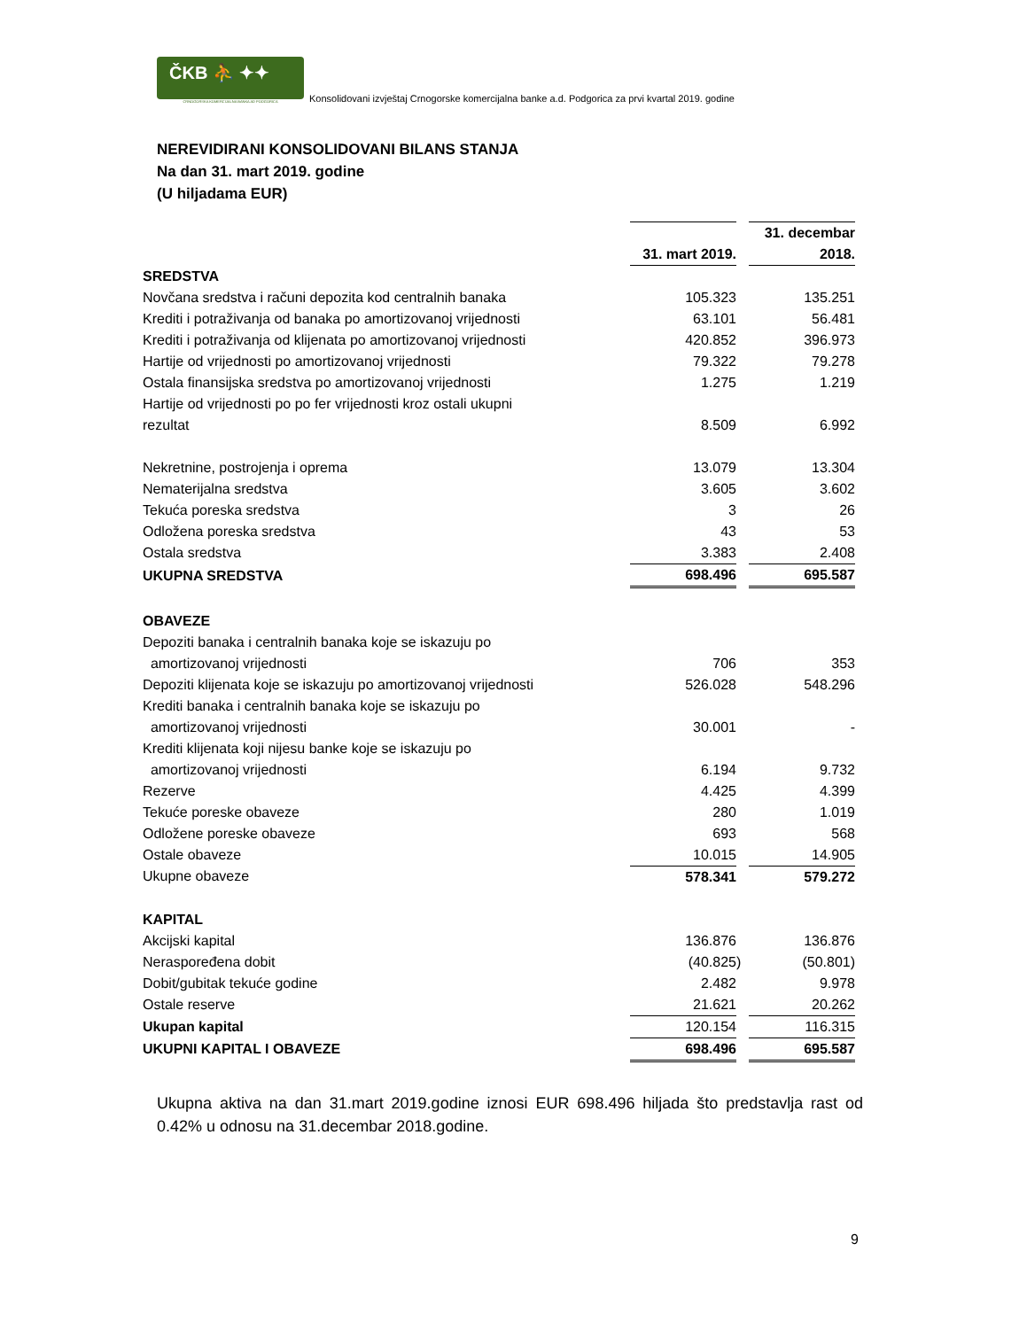ČKB ⛹ ✦✦
CRNOGORSKA KOMERCIJALNA BANKA AD PODGORICA
Konsolidovani izvještaj Crnogorske komercijalna banke a.d. Podgorica za prvi kvartal 2019. godine
NEREVIDIRANI KONSOLIDOVANI BILANS STANJA
Na dan 31. mart 2019. godine
(U hiljadama EUR)
| | 31. mart 2019. | | 31. decembar 2018. |
| SREDSTVA | | | |
| Novčana sredstva i računi depozita kod centralnih banaka | 105.323 | | 135.251 |
| Krediti i potraživanja od banaka po amortizovanoj vrijednosti | 63.101 | | 56.481 |
| Krediti i potraživanja od klijenata po amortizovanoj vrijednosti | 420.852 | | 396.973 |
| Hartije od vrijednosti po amortizovanoj vrijednosti | 79.322 | | 79.278 |
| Ostala finansijska sredstva po amortizovanoj vrijednosti | 1.275 | | 1.219 |
| Hartije od vrijednosti po po fer vrijednosti kroz ostali ukupni rezultat | 8.509 | | 6.992 |
| Nekretnine, postrojenja i oprema | 13.079 | | 13.304 |
| Nematerijalna sredstva | 3.605 | | 3.602 |
| Tekuća poreska sredstva | 3 | | 26 |
| Odložena poreska sredstva | 43 | | 53 |
| Ostala sredstva | 3.383 | | 2.408 |
| UKUPNA SREDSTVA | 698.496 | | 695.587 |
| OBAVEZE | | | |
| Depoziti banaka i centralnih banaka koje se iskazuju po amortizovanoj vrijednosti | 706 | | 353 |
| Depoziti klijenata koje se iskazuju po amortizovanoj vrijednosti | 526.028 | | 548.296 |
| Krediti banaka i centralnih banaka koje se iskazuju po amortizovanoj vrijednosti | 30.001 | | - |
| Krediti klijenata koji nijesu banke koje se iskazuju po amortizovanoj vrijednosti | 6.194 | | 9.732 |
| Rezerve | 4.425 | | 4.399 |
| Tekuće poreske obaveze | 280 | | 1.019 |
| Odložene poreske obaveze | 693 | | 568 |
| Ostale obaveze | 10.015 | | 14.905 |
| Ukupne obaveze | 578.341 | | 579.272 |
| KAPITAL | | | |
| Akcijski kapital | 136.876 | | 136.876 |
| Neraspoređena dobit | (40.825 | ) | (50.801) |
| Dobit/gubitak tekuće godine | 2.482 | | 9.978 |
| Ostale reserve | 21.621 | | 20.262 |
| Ukupan kapital | 120.154 | | 116.315 |
| UKUPNI KAPITAL I OBAVEZE | 698.496 | | 695.587 |
Ukupna aktiva na dan 31.mart 2019.godine iznosi EUR 698.496 hiljada što predstavlja rast od 0.42% u odnosu na 31.decembar 2018.godine.
9